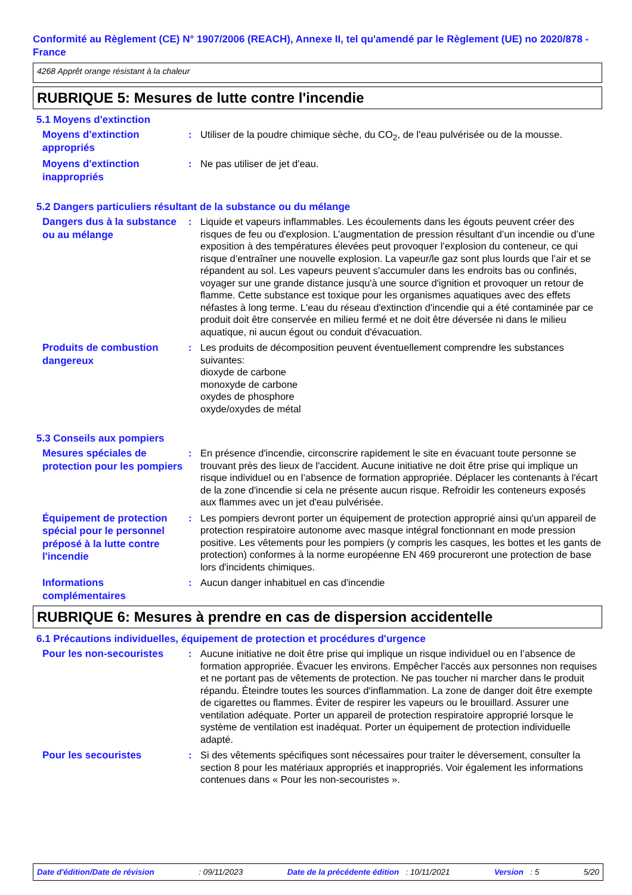Conformité au Règlement (CE) N° 1907/2006 (REACH), Annexe II, tel qu'amendé par le Règlement (UE) no 2020/878 - France
4268 Apprêt orange résistant à la chaleur
RUBRIQUE 5: Mesures de lutte contre l'incendie
5.1 Moyens d'extinction
Moyens d'extinction appropriés
: Utiliser de la poudre chimique sèche, du CO<sub>2</sub>, de l'eau pulvérisée ou de la mousse.
Moyens d'extinction inappropriés
: Ne pas utiliser de jet d'eau.
5.2 Dangers particuliers résultant de la substance ou du mélange
Dangers dus à la substance ou au mélange
: Liquide et vapeurs inflammables. Les écoulements dans les égouts peuvent créer des risques de feu ou d'explosion. L’augmentation de pression résultant d’un incendie ou d’une exposition à des températures élevées peut provoquer l’explosion du conteneur, ce qui risque d’entraîner une nouvelle explosion. La vapeur/le gaz sont plus lourds que l’air et se répandent au sol. Les vapeurs peuvent s'accumuler dans les endroits bas ou confinés, voyager sur une grande distance jusqu'à une source d'ignition et provoquer un retour de flamme. Cette substance est toxique pour les organismes aquatiques avec des effets néfastes à long terme. L'eau du réseau d'extinction d'incendie qui a été contaminée par ce produit doit être conservée en milieu fermé et ne doit être déversée ni dans le milieu aquatique, ni aucun égout ou conduit d'évacuation.
Produits de combustion dangereux
: Les produits de décomposition peuvent éventuellement comprendre les substances suivantes:
dioxyde de carbone
monoxyde de carbone
oxydes de phosphore
oxyde/oxydes de métal
5.3 Conseils aux pompiers
Mesures spéciales de protection pour les pompiers
: En présence d'incendie, circonscrire rapidement le site en évacuant toute personne se trouvant près des lieux de l'accident. Aucune initiative ne doit être prise qui implique un risque individuel ou en l’absence de formation appropriée. Déplacer les contenants à l'écart de la zone d'incendie si cela ne présente aucun risque. Refroidir les conteneurs exposés aux flammes avec un jet d'eau pulvérisée.
Équipement de protection spécial pour le personnel préposé à la lutte contre l'incendie
: Les pompiers devront porter un équipement de protection approprié ainsi qu'un appareil de protection respiratoire autonome avec masque intégral fonctionnant en mode pression positive. Les vêtements pour les pompiers (y compris les casques, les bottes et les gants de protection) conformes à la norme européenne EN 469 procureront une protection de base lors d'incidents chimiques.
Informations complémentaires
: Aucun danger inhabituel en cas d'incendie
RUBRIQUE 6: Mesures à prendre en cas de dispersion accidentelle
6.1 Précautions individuelles, équipement de protection et procédures d'urgence
Pour les non-secouristes
: Aucune initiative ne doit être prise qui implique un risque individuel ou en l’absence de formation appropriée. Évacuer les environs. Empêcher l'accès aux personnes non requises et ne portant pas de vêtements de protection. Ne pas toucher ni marcher dans le produit répandu. Éteindre toutes les sources d'inflammation. La zone de danger doit être exempte de cigarettes ou flammes. Éviter de respirer les vapeurs ou le brouillard. Assurer une ventilation adéquate. Porter un appareil de protection respiratoire approprié lorsque le système de ventilation est inadéquat. Porter un équipement de protection individuelle adapté.
Pour les secouristes
: Si des vêtements spécifiques sont nécessaires pour traiter le déversement, consulter la section 8 pour les matériaux appropriés et inappropriés. Voir également les informations contenues dans « Pour les non-secouristes ».
Date d'édition/Date de révision: 09/11/2023 Date de la précédente édition : 10/11/2021 Version : 5 5/20